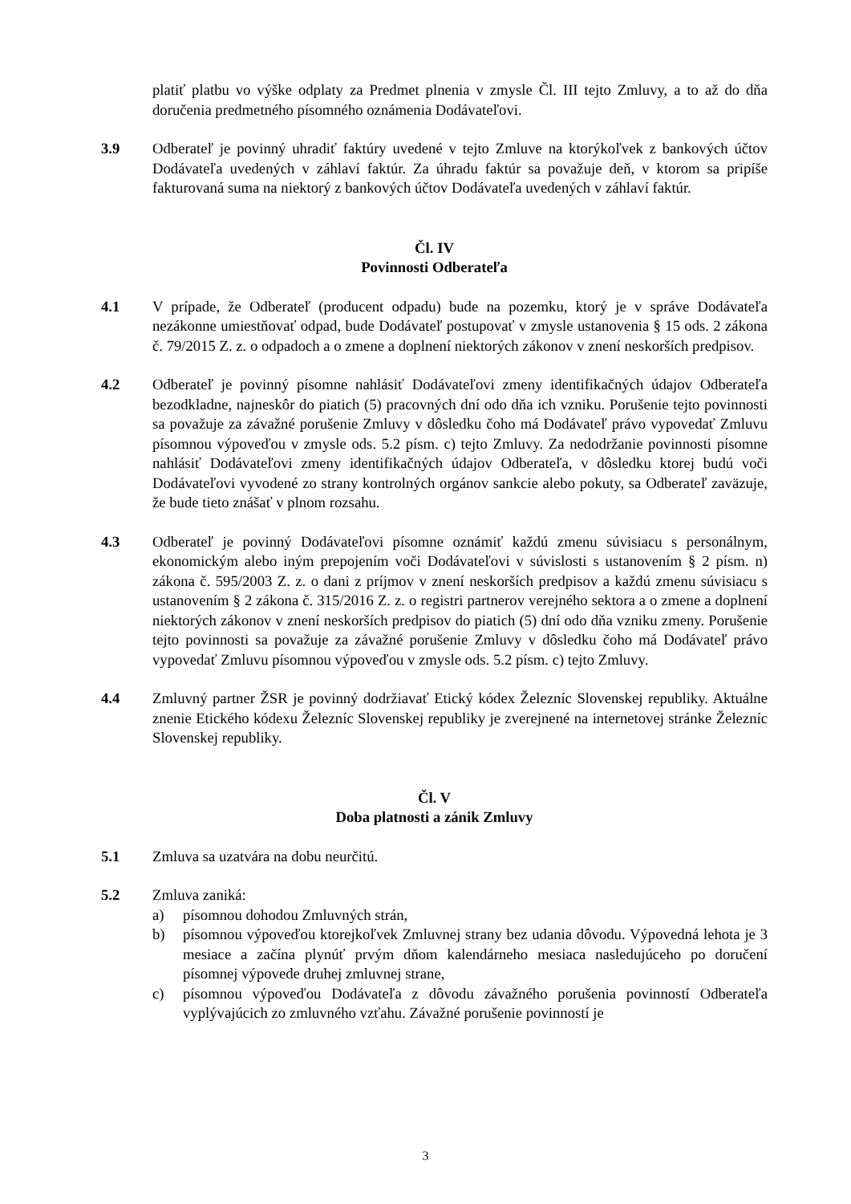platiť platbu vo výške odplaty za Predmet plnenia v zmysle Čl. III tejto Zmluvy, a to až do dňa doručenia predmetného písomného oznámenia Dodávateľovi.
3.9 Odberateľ je povinný uhradiť faktúry uvedené v tejto Zmluve na ktorýkoľvek z bankových účtov Dodávateľa uvedených v záhlaví faktúr. Za úhradu faktúr sa považuje deň, v ktorom sa pripíše fakturovaná suma na niektorý z bankových účtov Dodávateľa uvedených v záhlaví faktúr.
Čl. IV
Povinnosti Odberateľa
4.1 V prípade, že Odberateľ (producent odpadu) bude na pozemku, ktorý je v správe Dodávateľa nezákonne umiestňovať odpad, bude Dodávateľ postupovať v zmysle ustanovenia § 15 ods. 2 zákona č. 79/2015 Z. z. o odpadoch a o zmene a doplnení niektorých zákonov v znení neskorších predpisov.
4.2 Odberateľ je povinný písomne nahlásiť Dodávateľovi zmeny identifikačných údajov Odberateľa bezodkladne, najneskôr do piatich (5) pracovných dní odo dňa ich vzniku. Porušenie tejto povinnosti sa považuje za závažné porušenie Zmluvy v dôsledku čoho má Dodávateľ právo vypovedať Zmluvu písomnou výpoveďou v zmysle ods. 5.2 písm. c) tejto Zmluvy. Za nedodržanie povinnosti písomne nahlásiť Dodávateľovi zmeny identifikačných údajov Odberateľa, v dôsledku ktorej budú voči Dodávateľovi vyvodené zo strany kontrolných orgánov sankcie alebo pokuty, sa Odberateľ zaväzuje, že bude tieto znášať v plnom rozsahu.
4.3 Odberateľ je povinný Dodávateľovi písomne oznámiť každú zmenu súvisiacu s personálnym, ekonomickým alebo iným prepojením voči Dodávateľovi v súvislosti s ustanovením § 2 písm. n) zákona č. 595/2003 Z. z. o dani z príjmov v znení neskorších predpisov a každú zmenu súvisiacu s ustanovením § 2 zákona č. 315/2016 Z. z. o registri partnerov verejného sektora a o zmene a doplnení niektorých zákonov v znení neskorších predpisov do piatich (5) dní odo dňa vzniku zmeny. Porušenie tejto povinnosti sa považuje za závažné porušenie Zmluvy v dôsledku čoho má Dodávateľ právo vypovedať Zmluvu písomnou výpoveďou v zmysle ods. 5.2 písm. c) tejto Zmluvy.
4.4 Zmluvný partner ŽSR je povinný dodržiavať Etický kódex Železníc Slovenskej republiky. Aktuálne znenie Etického kódexu Železníc Slovenskej republiky je zverejnené na internetovej stránke Železníc Slovenskej republiky.
Čl. V
Doba platnosti a zánik Zmluvy
5.1 Zmluva sa uzatvára na dobu neurčitú.
5.2 Zmluva zaniká:
a) písomnou dohodou Zmluvných strán,
b) písomnou výpoveďou ktorejkoľvek Zmluvnej strany bez udania dôvodu. Výpovedná lehota je 3 mesiace a začína plynúť prvým dňom kalendárneho mesiaca nasledujúceho po doručení písomnej výpovede druhej zmluvnej strane,
c) písomnou výpoveďou Dodávateľa z dôvodu závažného porušenia povinností Odberateľa vyplývajúcich zo zmluvného vzťahu. Závažné porušenie povinností je
3